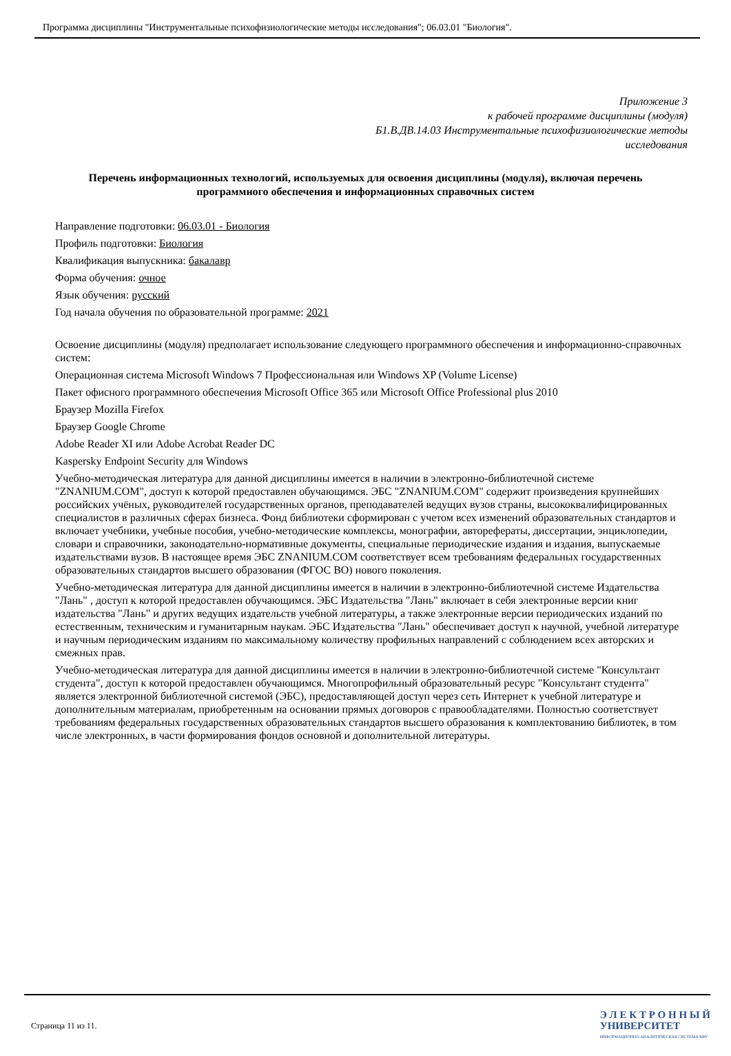Программа дисциплины "Инструментальные психофизиологические методы исследования"; 06.03.01 "Биология".
Приложение 3
к рабочей программе дисциплины (модуля)
Б1.В.ДВ.14.03 Инструментальные психофизиологические методы
исследования
Перечень информационных технологий, используемых для освоения дисциплины (модуля), включая перечень программного обеспечения и информационных справочных систем
Направление подготовки: 06.03.01 - Биология
Профиль подготовки: Биология
Квалификация выпускника: бакалавр
Форма обучения: очное
Язык обучения: русский
Год начала обучения по образовательной программе: 2021
Освоение дисциплины (модуля) предполагает использование следующего программного обеспечения и информационно-справочных систем:
Операционная система Microsoft Windows 7 Профессиональная или Windows XP (Volume License)
Пакет офисного программного обеспечения Microsoft Office 365 или Microsoft Office Professional plus 2010
Браузер Mozilla Firefox
Браузер Google Chrome
Adobe Reader XI или Adobe Acrobat Reader DC
Kaspersky Endpoint Security для Windows
Учебно-методическая литература для данной дисциплины имеется в наличии в электронно-библиотечной системе "ZNANIUM.COM", доступ к которой предоставлен обучающимся. ЭБС "ZNANIUM.COM" содержит произведения крупнейших российских учёных, руководителей государственных органов, преподавателей ведущих вузов страны, высококвалифицированных специалистов в различных сферах бизнеса. Фонд библиотеки сформирован с учетом всех изменений образовательных стандартов и включает учебники, учебные пособия, учебно-методические комплексы, монографии, авторефераты, диссертации, энциклопедии, словари и справочники, законодательно-нормативные документы, специальные периодические издания и издания, выпускаемые издательствами вузов. В настоящее время ЭБС ZNANIUM.COM соответствует всем требованиям федеральных государственных образовательных стандартов высшего образования (ФГОС ВО) нового поколения.
Учебно-методическая литература для данной дисциплины имеется в наличии в электронно-библиотечной системе Издательства "Лань" , доступ к которой предоставлен обучающимся. ЭБС Издательства "Лань" включает в себя электронные версии книг издательства "Лань" и других ведущих издательств учебной литературы, а также электронные версии периодических изданий по естественным, техническим и гуманитарным наукам. ЭБС Издательства "Лань" обеспечивает доступ к научной, учебной литературе и научным периодическим изданиям по максимальному количеству профильных направлений с соблюдением всех авторских и смежных прав.
Учебно-методическая литература для данной дисциплины имеется в наличии в электронно-библиотечной системе "Консультант студента", доступ к которой предоставлен обучающимся. Многопрофильный образовательный ресурс "Консультант студента" является электронной библиотечной системой (ЭБС), предоставляющей доступ через сеть Интернет к учебной литературе и дополнительным материалам, приобретенным на основании прямых договоров с правообладателями. Полностью соответствует требованиям федеральных государственных образовательных стандартов высшего образования к комплектованию библиотек, в том числе электронных, в части формирования фондов основной и дополнительной литературы.
Страница 11 из 11.
Э Л Е К Т Р О Н Н Ы Й
УНИВЕРСИТЕТ
ИНФОРМАЦИОННО-АНАЛИТИЧЕСКАЯ СИСТЕМА КФУ